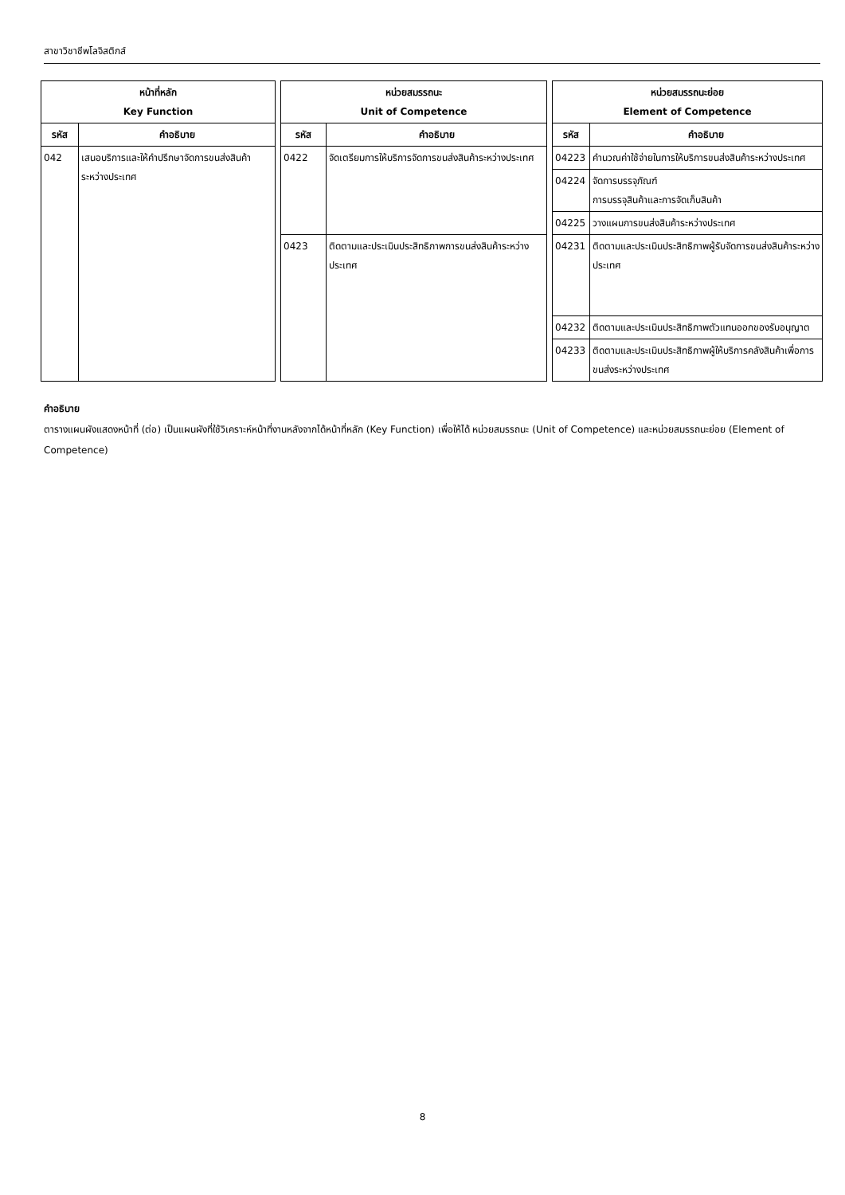สาขาวิชาชีพโลจิสติกส์
| หน้าที่หลัก Key Function | | | หน่วยสมรรถนะ Unit of Competence | | | หน่วยสมรรถนะย่อย Element of Competence | |
| รหัส | คำอธิบาย | | รหัส | คำอธิบาย | | รหัส | คำอธิบาย |
| 042 | เสนอบริการและให้คำปรึกษาจัดการขนส่งสินค้าระหว่างประเทศ | | 0422 | จัดเตรียมการให้บริการจัดการขนส่งสินค้าระหว่างประเทศ | | 04223 | คำนวณค่าใช้จ่ายในการให้บริการขนส่งสินค้าระหว่างประเทศ |
| | | | | | | 04224 | จัดการบรรจุภัณฑ์ การบรรจุสินค้าและการจัดเก็บสินค้า |
| | | | | | | 04225 | วางแผนการขนส่งสินค้าระหว่างประเทศ |
| | | | 0423 | ติดตามและประเมินประสิทธิภาพการขนส่งสินค้าระหว่างประเทศ | | 04231 | ติดตามและประเมินประสิทธิภาพผู้รับจัดการขนส่งสินค้าระหว่างประเทศ |
| | | | | | | 04232 | ติดตามและประเมินประสิทธิภาพตัวแทนออกของรับอนุญาต |
| | | | | | | 04233 | ติดตามและประเมินประสิทธิภาพผู้ให้บริการคลังสินค้าเพื่อการขนส่งระหว่างประเทศ |
คำอธิบาย
ตารางแผนผังแสดงหน้าที่ (ต่อ) เป็นแผนผังที่ใช้วิเคราะห์หน้าที่งานหลังจากได้หน้าที่หลัก (Key Function) เพื่อให้ได้ หน่วยสมรรถนะ (Unit of Competence) และหน่วยสมรรถนะย่อย (Element of Competence)
8